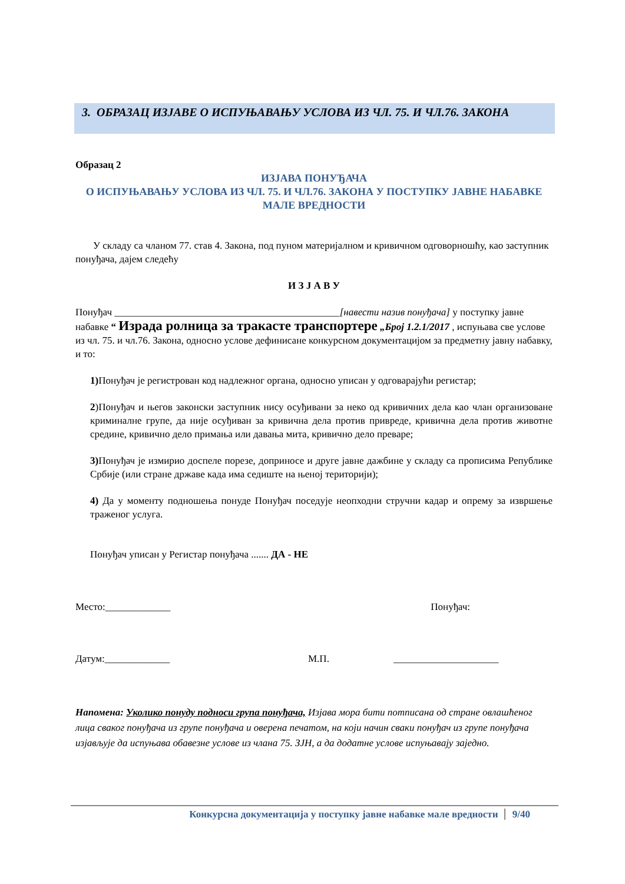3. ОБРАЗАЦ ИЗЈАВЕ О ИСПУЊАВАЊУ УСЛОВА ИЗ ЧЛ. 75. И ЧЛ.76. ЗАКОНА
Образац 2
ИЗЈАВА ПОНУЂАЧА
О ИСПУЊАВАЊУ УСЛОВА ИЗ ЧЛ. 75. И ЧЛ.76. ЗАКОНА У ПОСТУПКУ ЈАВНЕ НАБАВКЕ МАЛЕ ВРЕДНОСТИ
У складу са чланом 77. став 4. Закона, под пуном материјалном и кривичном одговорношћу, као заступник понуђача, дајем следећу
И З Ј А В У
Понуђач _____________________________________________[навести назив понуђача] у поступку јавне набавке “ Израда ролница за тракасте транспортере „Број 1.2.1/2017 , испуњава све услове из чл. 75. и чл.76. Закона, односно услове дефинисане конкурсном документацијом за предметну јавну набавку, и то:
1) Понуђач је регистрован код надлежног органа, односно уписан у одговарајући регистар;
2)Понуђач и његов законски заступник нису осуђивани за неко од кривичних дела као члан организоване криминалне групе, да није осуђиван за кривична дела против привреде, кривична дела против животне средине, кривично дело примања или давања мита, кривично дело преваре;
3) Понуђач је измирио доспеле порезе, доприносе и друге јавне дажбине у складу са прописима Републике Србије (или стране државе када има седиште на њеној територији);
4) Да у моменту подношења понуде Понуђач поседује неопходни стручни кадар и опрему за извршење траженог услуга.
Понуђач уписан у Регистар понуђача ....... ДА - НЕ
Место:_____________ Понуђач:
Датум:_____________ М.П. _____________________
Напомена: Уколико понуду подноси група понуђача, Изјава мора бити потписана од стране овлашћеног лица сваког понуђача из групе понуђача и оверена печатом, на који начин сваки понуђач из групе понуђача изјављује да испуњава обавезне услове из члана 75. ЗЈН, а да додатне услове испуњавају заједно.
Конкурсна документација у поступку јавне набавке мале вредности 9/40